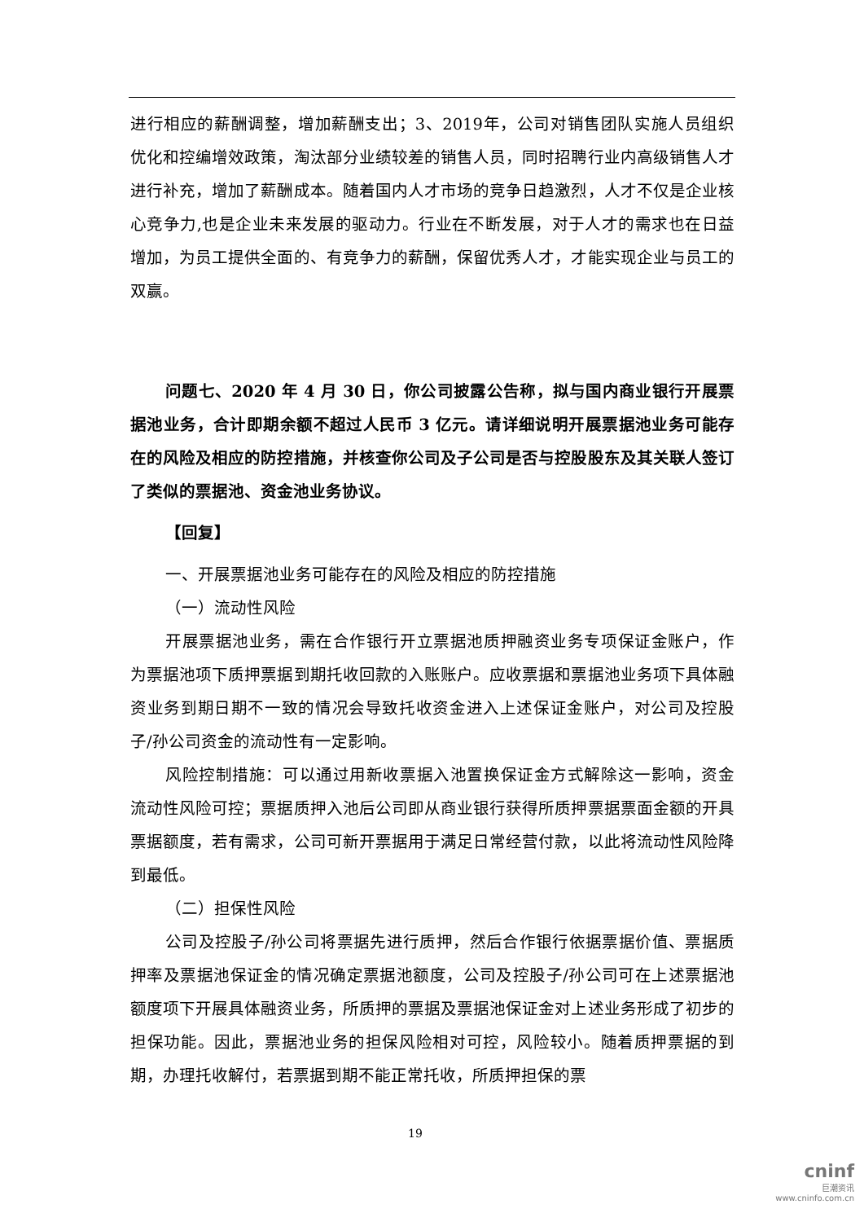进行相应的薪酬调整，增加薪酬支出；3、2019年，公司对销售团队实施人员组织优化和控编增效政策，淘汰部分业绩较差的销售人员，同时招聘行业内高级销售人才进行补充，增加了薪酬成本。随着国内人才市场的竞争日趋激烈，人才不仅是企业核心竞争力,也是企业未来发展的驱动力。行业在不断发展，对于人才的需求也在日益增加，为员工提供全面的、有竞争力的薪酬，保留优秀人才，才能实现企业与员工的双赢。
问题七、2020 年 4 月 30 日，你公司披露公告称，拟与国内商业银行开展票据池业务，合计即期余额不超过人民币 3 亿元。请详细说明开展票据池业务可能存在的风险及相应的防控措施，并核查你公司及子公司是否与控股股东及其关联人签订了类似的票据池、资金池业务协议。
【回复】
一、开展票据池业务可能存在的风险及相应的防控措施
（一）流动性风险
开展票据池业务，需在合作银行开立票据池质押融资业务专项保证金账户，作为票据池项下质押票据到期托收回款的入账账户。应收票据和票据池业务项下具体融资业务到期日期不一致的情况会导致托收资金进入上述保证金账户，对公司及控股子/孙公司资金的流动性有一定影响。
风险控制措施：可以通过用新收票据入池置换保证金方式解除这一影响，资金流动性风险可控；票据质押入池后公司即从商业银行获得所质押票据票面金额的开具票据额度，若有需求，公司可新开票据用于满足日常经营付款，以此将流动性风险降到最低。
（二）担保性风险
公司及控股子/孙公司将票据先进行质押，然后合作银行依据票据价值、票据质押率及票据池保证金的情况确定票据池额度，公司及控股子/孙公司可在上述票据池额度项下开展具体融资业务，所质押的票据及票据池保证金对上述业务形成了初步的担保功能。因此，票据池业务的担保风险相对可控，风险较小。随着质押票据的到期，办理托收解付，若票据到期不能正常托收，所质押担保的票
19
cninf
巨潮资讯
www.cninfo.com.cn